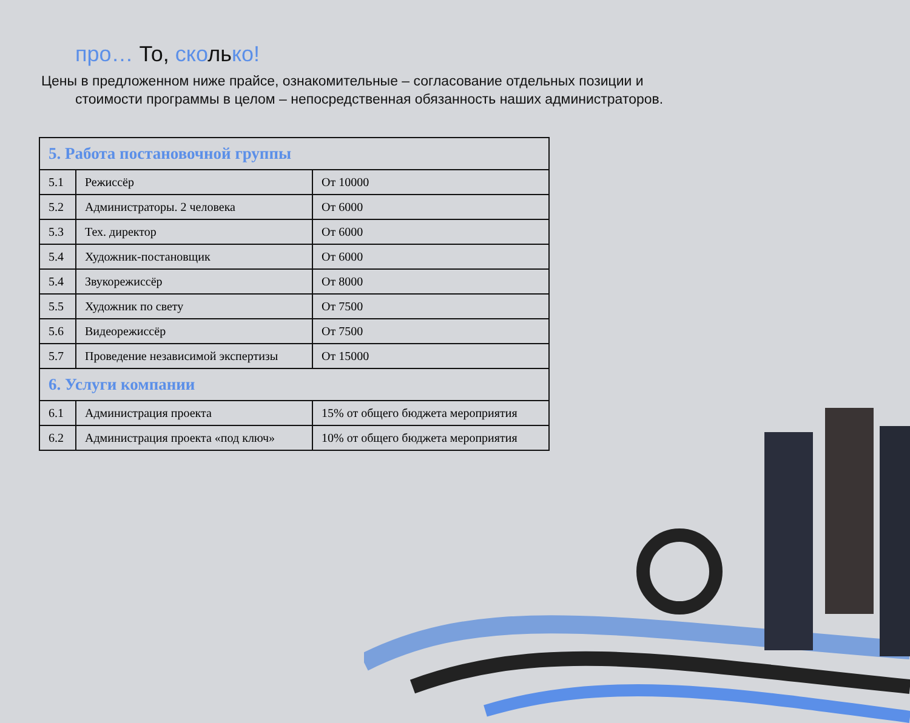про… То, ско ль ко!
Цены в предложенном ниже прайсе, ознакомительные – согласование отдельных позиции и стоимости программы в целом – непосредственная обязанность наших администраторов.
| 5. Работа постановочной группы | | |
| --- | --- | --- |
| 5.1 | Режиссёр | От 10000 |
| 5.2 | Администраторы. 2 человека | От 6000 |
| 5.3 | Тех. директор | От 6000 |
| 5.4 | Художник-постановщик | От 6000 |
| 5.4 | Звукорежиссёр | От 8000 |
| 5.5 | Художник по свету | От 7500 |
| 5.6 | Видеорежиссёр | От 7500 |
| 5.7 | Проведение независимой экспертизы | От 15000 |
| 6. Услуги компании | | |
| 6.1 | Администрация проекта | 15% от общего бюджета мероприятия |
| 6.2 | Администрация проекта «под ключ» | 10% от общего бюджета мероприятия |